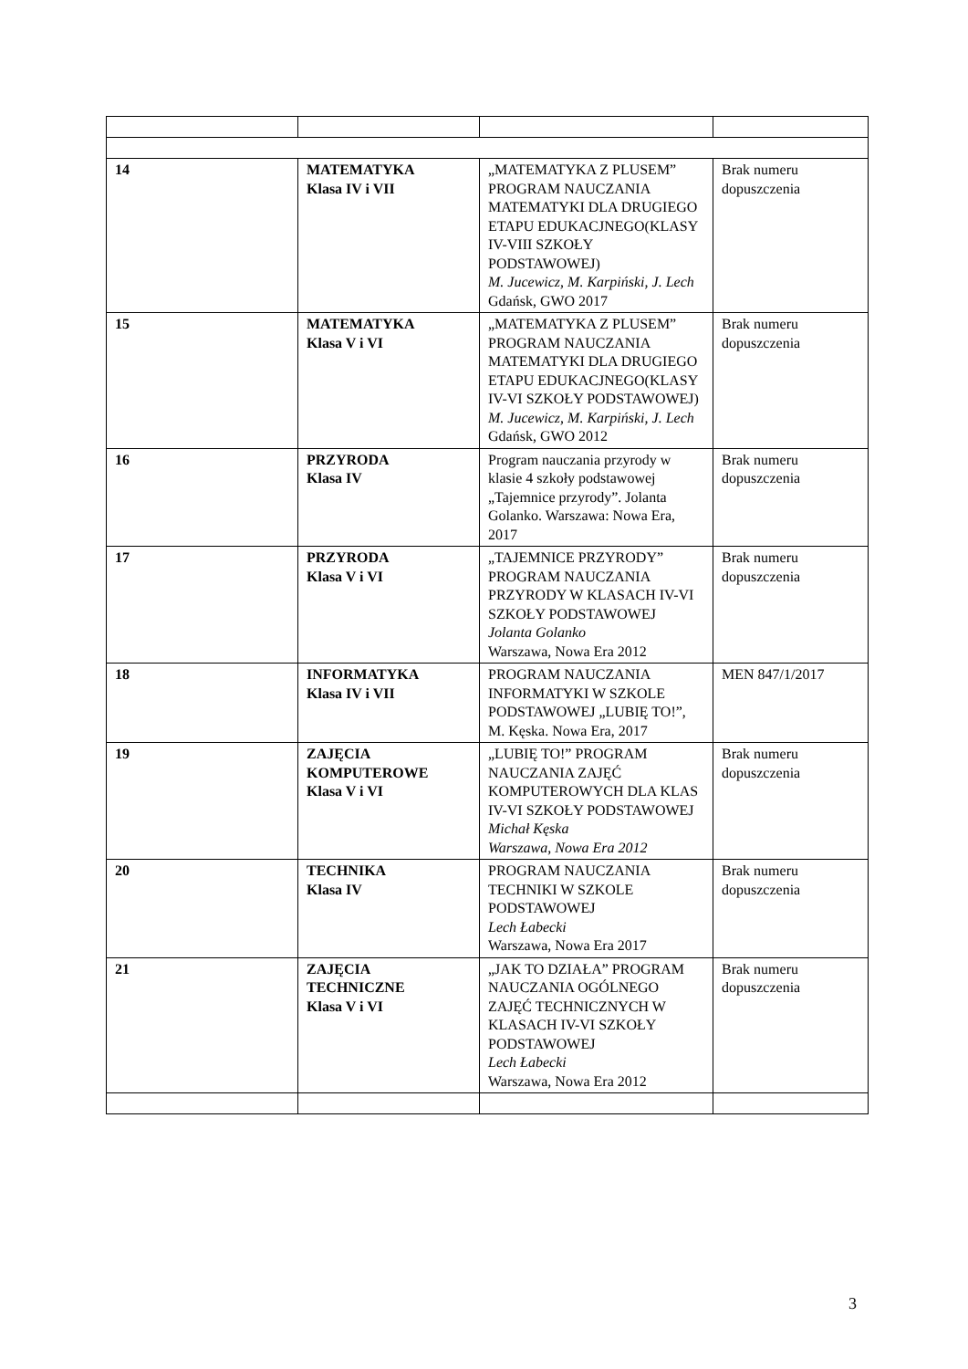| 14 | MATEMATYKA Klasa IV i VII | „MATEMATYKA Z PLUSEM” PROGRAM NAUCZANIA MATEMATYKI DLA DRUGIEGO ETAPU EDUKACJNEGO(KLASY IV-VIII SZKOŁY PODSTAWOWEJ) M. Jucewicz, M. Karpiński, J. Lech Gdańsk, GWO 2017 | Brak numeru dopuszczenia |
| 15 | MATEMATYKA Klasa V i VI | „MATEMATYKA Z PLUSEM” PROGRAM NAUCZANIA MATEMATYKI DLA DRUGIEGO ETAPU EDUKACJNEGO(KLASY IV-VI SZKOŁY PODSTAWOWEJ) M. Jucewicz, M. Karpiński, J. Lech Gdańsk, GWO 2012 | Brak numeru dopuszczenia |
| 16 | PRZYRODA Klasa IV | Program nauczania przyrody w klasie 4 szkoły podstawowej „Tajemnice przyrody”. Jolanta Golanko. Warszawa: Nowa Era, 2017 | Brak numeru dopuszczenia |
| 17 | PRZYRODA Klasa V i VI | „TAJEMNICE PRZYRODY” PROGRAM NAUCZANIA PRZYRODY W KLASACH IV-VI SZKOŁY PODSTAWOWEJ Jolanta Golanko Warszawa, Nowa Era 2012 | Brak numeru dopuszczenia |
| 18 | INFORMATYKA Klasa IV i VII | PROGRAM NAUCZANIA INFORMATYKI W SZKOLE PODSTAWOWEJ „LUBIĘ TO!”, M. Kęska. Nowa Era, 2017 | MEN 847/1/2017 |
| 19 | ZAJĘCIA KOMPUTEROWE Klasa V i VI | „LUBIĘ TO!” PROGRAM NAUCZANIA ZAJĘĆ KOMPUTEROWYCH DLA KLAS IV-VI SZKOŁY PODSTAWOWEJ Michał Kęska Warszawa, Nowa Era 2012 | Brak numeru dopuszczenia |
| 20 | TECHNIKA Klasa IV | PROGRAM NAUCZANIA TECHNIKI W SZKOLE PODSTAWOWEJ Lech Łabecki Warszawa, Nowa Era 2017 | Brak numeru dopuszczenia |
| 21 | ZAJĘCIA TECHNICZNE Klasa V i VI | „JAK TO DZIAŁA” PROGRAM NAUCZANIA OGÓLNEGO ZAJĘĆ TECHNICZNYCH W KLASACH IV-VI SZKOŁY PODSTAWOWEJ Lech Łabecki Warszawa, Nowa Era 2012 | Brak numeru dopuszczenia |
3